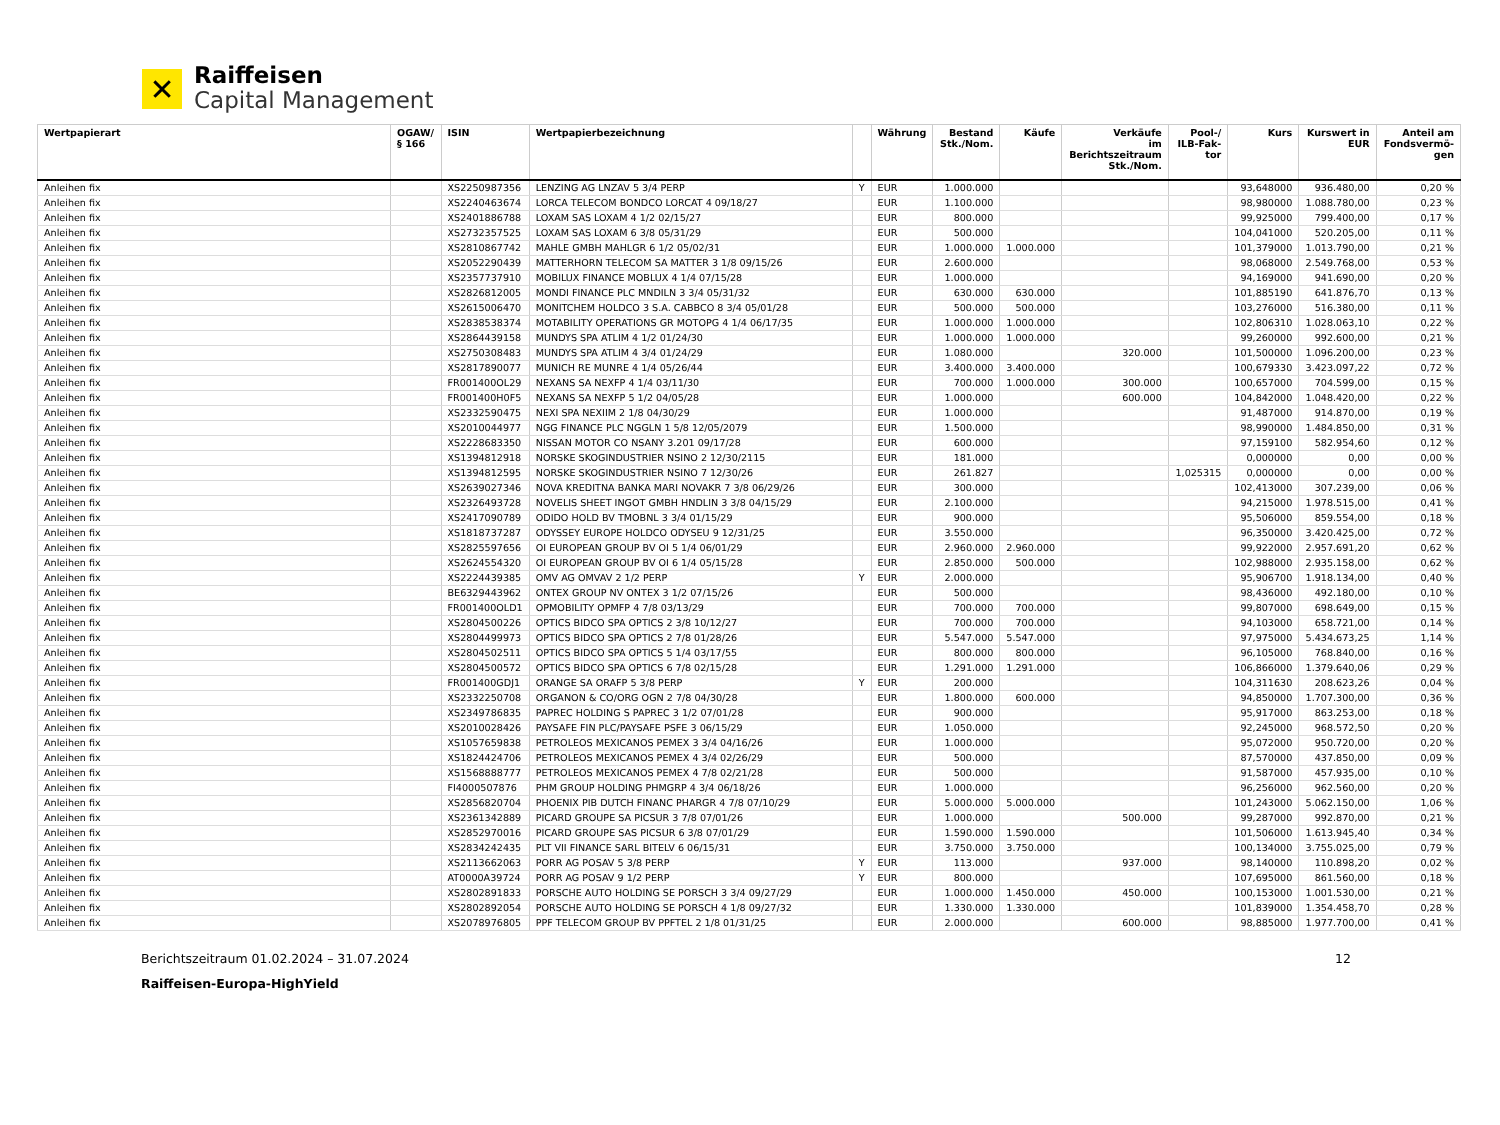✕
Raiffeisen
Capital Management
| Wertpapierart | OGAW/§ 166 | ISIN | Wertpapierbezeichnung | | Währung | Bestand Stk./Nom. | Käufe | Verkäufe im Berichtszeitraum Stk./Nom. | Pool-/ ILB-Fak-tor | Kurs | Kurswert in EUR | Anteil am Fondsvermö-gen |
| --- | --- | --- | --- | --- | --- | --- | --- | --- | --- | --- | --- | --- |
| Anleihen fix | | XS2250987356 | LENZING AG LNZAV 5 3/4 PERP | Y | EUR | 1.000.000 | | | | 93,648000 | 936.480,00 | 0,20 % |
| Anleihen fix | | XS2240463674 | LORCA TELECOM BONDCO LORCAT 4 09/18/27 | | EUR | 1.100.000 | | | | 98,980000 | 1.088.780,00 | 0,23 % |
| Anleihen fix | | XS2401886788 | LOXAM SAS LOXAM 4 1/2 02/15/27 | | EUR | 800.000 | | | | 99,925000 | 799.400,00 | 0,17 % |
| Anleihen fix | | XS2732357525 | LOXAM SAS LOXAM 6 3/8 05/31/29 | | EUR | 500.000 | | | | 104,041000 | 520.205,00 | 0,11 % |
| Anleihen fix | | XS2810867742 | MAHLE GMBH MAHLGR 6 1/2 05/02/31 | | EUR | 1.000.000 | 1.000.000 | | | 101,379000 | 1.013.790,00 | 0,21 % |
| Anleihen fix | | XS2052290439 | MATTERHORN TELECOM SA MATTER 3 1/8 09/15/26 | | EUR | 2.600.000 | | | | 98,068000 | 2.549.768,00 | 0,53 % |
| Anleihen fix | | XS2357737910 | MOBILUX FINANCE MOBLUX 4 1/4 07/15/28 | | EUR | 1.000.000 | | | | 94,169000 | 941.690,00 | 0,20 % |
| Anleihen fix | | XS2826812005 | MONDI FINANCE PLC MNDILN 3 3/4 05/31/32 | | EUR | 630.000 | 630.000 | | | 101,885190 | 641.876,70 | 0,13 % |
| Anleihen fix | | XS2615006470 | MONITCHEM HOLDCO 3 S.A. CABBCO 8 3/4 05/01/28 | | EUR | 500.000 | 500.000 | | | 103,276000 | 516.380,00 | 0,11 % |
| Anleihen fix | | XS2838538374 | MOTABILITY OPERATIONS GR MOTOPG 4 1/4 06/17/35 | | EUR | 1.000.000 | 1.000.000 | | | 102,806310 | 1.028.063,10 | 0,22 % |
| Anleihen fix | | XS2864439158 | MUNDYS SPA ATLIM 4 1/2 01/24/30 | | EUR | 1.000.000 | 1.000.000 | | | 99,260000 | 992.600,00 | 0,21 % |
| Anleihen fix | | XS2750308483 | MUNDYS SPA ATLIM 4 3/4 01/24/29 | | EUR | 1.080.000 | | 320.000 | | 101,500000 | 1.096.200,00 | 0,23 % |
| Anleihen fix | | XS2817890077 | MUNICH RE MUNRE 4 1/4 05/26/44 | | EUR | 3.400.000 | 3.400.000 | | | 100,679330 | 3.423.097,22 | 0,72 % |
| Anleihen fix | | FR001400OL29 | NEXANS SA NEXFP 4 1/4 03/11/30 | | EUR | 700.000 | 1.000.000 | 300.000 | | 100,657000 | 704.599,00 | 0,15 % |
| Anleihen fix | | FR001400H0F5 | NEXANS SA NEXFP 5 1/2 04/05/28 | | EUR | 1.000.000 | | 600.000 | | 104,842000 | 1.048.420,00 | 0,22 % |
| Anleihen fix | | XS2332590475 | NEXI SPA NEXIIM 2 1/8 04/30/29 | | EUR | 1.000.000 | | | | 91,487000 | 914.870,00 | 0,19 % |
| Anleihen fix | | XS2010044977 | NGG FINANCE PLC NGGLN 1 5/8 12/05/2079 | | EUR | 1.500.000 | | | | 98,990000 | 1.484.850,00 | 0,31 % |
| Anleihen fix | | XS2228683350 | NISSAN MOTOR CO NSANY 3.201 09/17/28 | | EUR | 600.000 | | | | 97,159100 | 582.954,60 | 0,12 % |
| Anleihen fix | | XS1394812918 | NORSKE SKOGINDUSTRIER NSINO 2 12/30/2115 | | EUR | 181.000 | | | | 0,000000 | 0,00 | 0,00 % |
| Anleihen fix | | XS1394812595 | NORSKE SKOGINDUSTRIER NSINO 7 12/30/26 | | EUR | 261.827 | | | 1,025315 | 0,000000 | 0,00 | 0,00 % |
| Anleihen fix | | XS2639027346 | NOVA KREDITNA BANKA MARI NOVAKR 7 3/8 06/29/26 | | EUR | 300.000 | | | | 102,413000 | 307.239,00 | 0,06 % |
| Anleihen fix | | XS2326493728 | NOVELIS SHEET INGOT GMBH HNDLIN 3 3/8 04/15/29 | | EUR | 2.100.000 | | | | 94,215000 | 1.978.515,00 | 0,41 % |
| Anleihen fix | | XS2417090789 | ODIDO HOLD BV TMOBNL 3 3/4 01/15/29 | | EUR | 900.000 | | | | 95,506000 | 859.554,00 | 0,18 % |
| Anleihen fix | | XS1818737287 | ODYSSEY EUROPE HOLDCO ODYSEU 9 12/31/25 | | EUR | 3.550.000 | | | | 96,350000 | 3.420.425,00 | 0,72 % |
| Anleihen fix | | XS2825597656 | OI EUROPEAN GROUP BV OI 5 1/4 06/01/29 | | EUR | 2.960.000 | 2.960.000 | | | 99,922000 | 2.957.691,20 | 0,62 % |
| Anleihen fix | | XS2624554320 | OI EUROPEAN GROUP BV OI 6 1/4 05/15/28 | | EUR | 2.850.000 | 500.000 | | | 102,988000 | 2.935.158,00 | 0,62 % |
| Anleihen fix | | XS2224439385 | OMV AG OMVAV 2 1/2 PERP | Y | EUR | 2.000.000 | | | | 95,906700 | 1.918.134,00 | 0,40 % |
| Anleihen fix | | BE6329443962 | ONTEX GROUP NV ONTEX 3 1/2 07/15/26 | | EUR | 500.000 | | | | 98,436000 | 492.180,00 | 0,10 % |
| Anleihen fix | | FR001400OLD1 | OPMOBILITY OPMFP 4 7/8 03/13/29 | | EUR | 700.000 | 700.000 | | | 99,807000 | 698.649,00 | 0,15 % |
| Anleihen fix | | XS2804500226 | OPTICS BIDCO SPA OPTICS 2 3/8 10/12/27 | | EUR | 700.000 | 700.000 | | | 94,103000 | 658.721,00 | 0,14 % |
| Anleihen fix | | XS2804499973 | OPTICS BIDCO SPA OPTICS 2 7/8 01/28/26 | | EUR | 5.547.000 | 5.547.000 | | | 97,975000 | 5.434.673,25 | 1,14 % |
| Anleihen fix | | XS2804502511 | OPTICS BIDCO SPA OPTICS 5 1/4 03/17/55 | | EUR | 800.000 | 800.000 | | | 96,105000 | 768.840,00 | 0,16 % |
| Anleihen fix | | XS2804500572 | OPTICS BIDCO SPA OPTICS 6 7/8 02/15/28 | | EUR | 1.291.000 | 1.291.000 | | | 106,866000 | 1.379.640,06 | 0,29 % |
| Anleihen fix | | FR001400GDJ1 | ORANGE SA ORAFP 5 3/8 PERP | Y | EUR | 200.000 | | | | 104,311630 | 208.623,26 | 0,04 % |
| Anleihen fix | | XS2332250708 | ORGANON & CO/ORG OGN 2 7/8 04/30/28 | | EUR | 1.800.000 | 600.000 | | | 94,850000 | 1.707.300,00 | 0,36 % |
| Anleihen fix | | XS2349786835 | PAPREC HOLDING S PAPREC 3 1/2 07/01/28 | | EUR | 900.000 | | | | 95,917000 | 863.253,00 | 0,18 % |
| Anleihen fix | | XS2010028426 | PAYSAFE FIN PLC/PAYSAFE PSFE 3 06/15/29 | | EUR | 1.050.000 | | | | 92,245000 | 968.572,50 | 0,20 % |
| Anleihen fix | | XS1057659838 | PETROLEOS MEXICANOS PEMEX 3 3/4 04/16/26 | | EUR | 1.000.000 | | | | 95,072000 | 950.720,00 | 0,20 % |
| Anleihen fix | | XS1824424706 | PETROLEOS MEXICANOS PEMEX 4 3/4 02/26/29 | | EUR | 500.000 | | | | 87,570000 | 437.850,00 | 0,09 % |
| Anleihen fix | | XS1568888777 | PETROLEOS MEXICANOS PEMEX 4 7/8 02/21/28 | | EUR | 500.000 | | | | 91,587000 | 457.935,00 | 0,10 % |
| Anleihen fix | | FI4000507876 | PHM GROUP HOLDING PHMGRP 4 3/4 06/18/26 | | EUR | 1.000.000 | | | | 96,256000 | 962.560,00 | 0,20 % |
| Anleihen fix | | XS2856820704 | PHOENIX PIB DUTCH FINANC PHARGR 4 7/8 07/10/29 | | EUR | 5.000.000 | 5.000.000 | | | 101,243000 | 5.062.150,00 | 1,06 % |
| Anleihen fix | | XS2361342889 | PICARD GROUPE SA PICSUR 3 7/8 07/01/26 | | EUR | 1.000.000 | | 500.000 | | 99,287000 | 992.870,00 | 0,21 % |
| Anleihen fix | | XS2852970016 | PICARD GROUPE SAS PICSUR 6 3/8 07/01/29 | | EUR | 1.590.000 | 1.590.000 | | | 101,506000 | 1.613.945,40 | 0,34 % |
| Anleihen fix | | XS2834242435 | PLT VII FINANCE SARL BITELV 6 06/15/31 | | EUR | 3.750.000 | 3.750.000 | | | 100,134000 | 3.755.025,00 | 0,79 % |
| Anleihen fix | | XS2113662063 | PORR AG POSAV 5 3/8 PERP | Y | EUR | 113.000 | | 937.000 | | 98,140000 | 110.898,20 | 0,02 % |
| Anleihen fix | | AT0000A39724 | PORR AG POSAV 9 1/2 PERP | Y | EUR | 800.000 | | | | 107,695000 | 861.560,00 | 0,18 % |
| Anleihen fix | | XS2802891833 | PORSCHE AUTO HOLDING SE PORSCH 3 3/4 09/27/29 | | EUR | 1.000.000 | 1.450.000 | 450.000 | | 100,153000 | 1.001.530,00 | 0,21 % |
| Anleihen fix | | XS2802892054 | PORSCHE AUTO HOLDING SE PORSCH 4 1/8 09/27/32 | | EUR | 1.330.000 | 1.330.000 | | | 101,839000 | 1.354.458,70 | 0,28 % |
| Anleihen fix | | XS2078976805 | PPF TELECOM GROUP BV PPFTEL 2 1/8 01/31/25 | | EUR | 2.000.000 | | 600.000 | | 98,885000 | 1.977.700,00 | 0,41 % |
Berichtszeitraum 01.02.2024 – 31.07.2024 12
Raiffeisen-Europa-HighYield